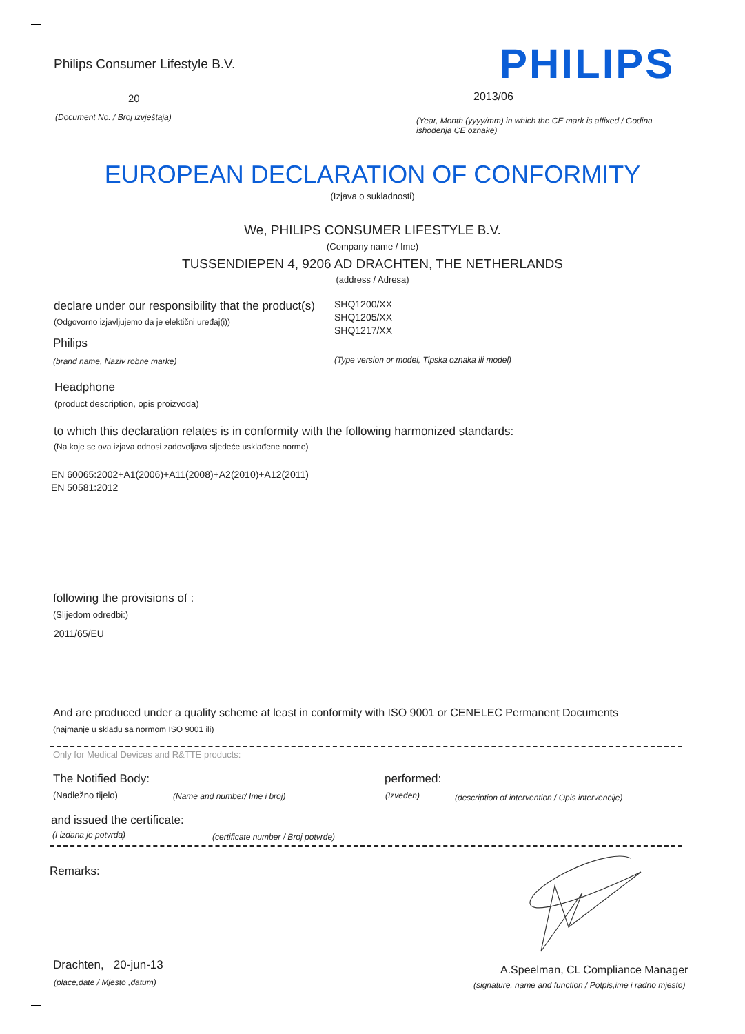Philips Consumer Lifestyle B.V.
PHILIPS
20 2013/06
(Document No. / Broj izvještaja)
(Year, Month (yyyy/mm) in which the CE mark is affixed / Godina ishođenja CE oznake)
EUROPEAN DECLARATION OF CONFORMITY
(Izjava o sukladnosti)
We, PHILIPS CONSUMER LIFESTYLE B.V.
(Company name / Ime)
TUSSENDIEPEN 4, 9206 AD DRACHTEN, THE NETHERLANDS
(address / Adresa)
declare under our responsibility that the product(s)
(Odgovorno izjavljujemo da je elektični uređaj(i))
SHQ1200/XX
SHQ1205/XX
SHQ1217/XX
Philips
(brand name, Naziv robne marke)
(Type version or model, Tipska oznaka ili model)
Headphone
(product description, opis proizvoda)
to which this declaration relates is in conformity with the following harmonized standards:
(Na koje se ova izjava odnosi zadovoljava sljedeće usklađene norme)
EN 60065:2002+A1(2006)+A11(2008)+A2(2010)+A12(2011)
EN 50581:2012
following the provisions of :
(Slijedom odredbi:)
2011/65/EU
And are produced under a quality scheme at least in conformity with ISO 9001 or CENELEC Permanent Documents
(najmanje u skladu sa normom ISO 9001 ili)
Only for Medical Devices and R&TTE products:
The Notified Body: performed:
(Nadležno tijelo) (Name and number/ Ime i broj) (Izveden)
(description of intervention / Opis intervencije)
and issued the certificate:
(I izdana je potvrda)
(certificate number / Broj potvrde)
Remarks:
Drachten, 20-jun-13
(place,date / Mjesto ,datum)
A.Speelman, CL Compliance Manager
(signature, name and function / Potpis,ime i radno mjesto)